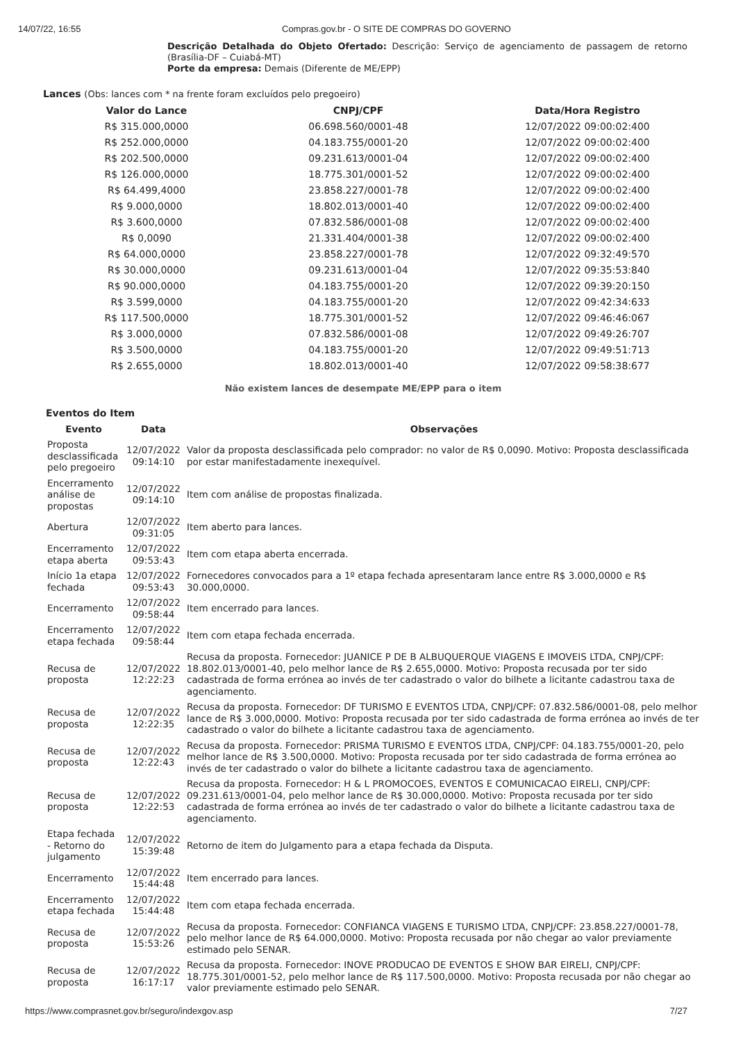14/07/22, 16:55 Compras.gov.br - O SITE DE COMPRAS DO GOVERNO
Descrição Detalhada do Objeto Ofertado: Descrição: Serviço de agenciamento de passagem de retorno (Brasília-DF – Cuiabá-MT)
Porte da empresa: Demais (Diferente de ME/EPP)
Lances (Obs: lances com * na frente foram excluídos pelo pregoeiro)
| Valor do Lance | CNPJ/CPF | Data/Hora Registro |
| --- | --- | --- |
| R$ 315.000,0000 | 06.698.560/0001-48 | 12/07/2022 09:00:02:400 |
| R$ 252.000,0000 | 04.183.755/0001-20 | 12/07/2022 09:00:02:400 |
| R$ 202.500,0000 | 09.231.613/0001-04 | 12/07/2022 09:00:02:400 |
| R$ 126.000,0000 | 18.775.301/0001-52 | 12/07/2022 09:00:02:400 |
| R$ 64.499,4000 | 23.858.227/0001-78 | 12/07/2022 09:00:02:400 |
| R$ 9.000,0000 | 18.802.013/0001-40 | 12/07/2022 09:00:02:400 |
| R$ 3.600,0000 | 07.832.586/0001-08 | 12/07/2022 09:00:02:400 |
| R$ 0,0090 | 21.331.404/0001-38 | 12/07/2022 09:00:02:400 |
| R$ 64.000,0000 | 23.858.227/0001-78 | 12/07/2022 09:32:49:570 |
| R$ 30.000,0000 | 09.231.613/0001-04 | 12/07/2022 09:35:53:840 |
| R$ 90.000,0000 | 04.183.755/0001-20 | 12/07/2022 09:39:20:150 |
| R$ 3.599,0000 | 04.183.755/0001-20 | 12/07/2022 09:42:34:633 |
| R$ 117.500,0000 | 18.775.301/0001-52 | 12/07/2022 09:46:46:067 |
| R$ 3.000,0000 | 07.832.586/0001-08 | 12/07/2022 09:49:26:707 |
| R$ 3.500,0000 | 04.183.755/0001-20 | 12/07/2022 09:49:51:713 |
| R$ 2.655,0000 | 18.802.013/0001-40 | 12/07/2022 09:58:38:677 |
Não existem lances de desempate ME/EPP para o item
Eventos do Item
| Evento | Data | Observações |
| --- | --- | --- |
| Proposta desclassificada pelo pregoeiro | 12/07/2022 09:14:10 | Valor da proposta desclassificada pelo comprador: no valor de R$ 0,0090. Motivo: Proposta desclassificada por estar manifestadamente inexequível. |
| Encerramento análise de propostas | 12/07/2022 09:14:10 | Item com análise de propostas finalizada. |
| Abertura | 12/07/2022 09:31:05 | Item aberto para lances. |
| Encerramento etapa aberta | 12/07/2022 09:53:43 | Item com etapa aberta encerrada. |
| Início 1a etapa fechada | 12/07/2022 09:53:43 | Fornecedores convocados para a 1º etapa fechada apresentaram lance entre R$ 3.000,0000 e R$ 30.000,0000. |
| Encerramento | 12/07/2022 09:58:44 | Item encerrado para lances. |
| Encerramento etapa fechada | 12/07/2022 09:58:44 | Item com etapa fechada encerrada. |
| Recusa de proposta | 12/07/2022 12:22:23 | Recusa da proposta. Fornecedor: JUANICE P DE B ALBUQUERQUE VIAGENS E IMOVEIS LTDA, CNPJ/CPF: 18.802.013/0001-40, pelo melhor lance de R$ 2.655,0000. Motivo: Proposta recusada por ter sido cadastrada de forma errónea ao invés de ter cadastrado o valor do bilhete a licitante cadastrou taxa de agenciamento. |
| Recusa de proposta | 12/07/2022 12:22:35 | Recusa da proposta. Fornecedor: DF TURISMO E EVENTOS LTDA, CNPJ/CPF: 07.832.586/0001-08, pelo melhor lance de R$ 3.000,0000. Motivo: Proposta recusada por ter sido cadastrada de forma errónea ao invés de ter cadastrado o valor do bilhete a licitante cadastrou taxa de agenciamento. |
| Recusa de proposta | 12/07/2022 12:22:43 | Recusa da proposta. Fornecedor: PRISMA TURISMO E EVENTOS LTDA, CNPJ/CPF: 04.183.755/0001-20, pelo melhor lance de R$ 3.500,0000. Motivo: Proposta recusada por ter sido cadastrada de forma errónea ao invés de ter cadastrado o valor do bilhete a licitante cadastrou taxa de agenciamento. |
| Recusa de proposta | 12/07/2022 12:22:53 | Recusa da proposta. Fornecedor: H & L PROMOCOES, EVENTOS E COMUNICACAO EIRELI, CNPJ/CPF: 09.231.613/0001-04, pelo melhor lance de R$ 30.000,0000. Motivo: Proposta recusada por ter sido cadastrada de forma errónea ao invés de ter cadastrado o valor do bilhete a licitante cadastrou taxa de agenciamento. |
| Etapa fechada - Retorno do julgamento | 12/07/2022 15:39:48 | Retorno de item do Julgamento para a etapa fechada da Disputa. |
| Encerramento | 12/07/2022 15:44:48 | Item encerrado para lances. |
| Encerramento etapa fechada | 12/07/2022 15:44:48 | Item com etapa fechada encerrada. |
| Recusa de proposta | 12/07/2022 15:53:26 | Recusa da proposta. Fornecedor: CONFIANCA VIAGENS E TURISMO LTDA, CNPJ/CPF: 23.858.227/0001-78, pelo melhor lance de R$ 64.000,0000. Motivo: Proposta recusada por não chegar ao valor previamente estimado pelo SENAR. |
| Recusa de proposta | 12/07/2022 16:17:17 | Recusa da proposta. Fornecedor: INOVE PRODUCAO DE EVENTOS E SHOW BAR EIRELI, CNPJ/CPF: 18.775.301/0001-52, pelo melhor lance de R$ 117.500,0000. Motivo: Proposta recusada por não chegar ao valor previamente estimado pelo SENAR. |
https://www.comprasnet.gov.br/seguro/indexgov.asp 7/27